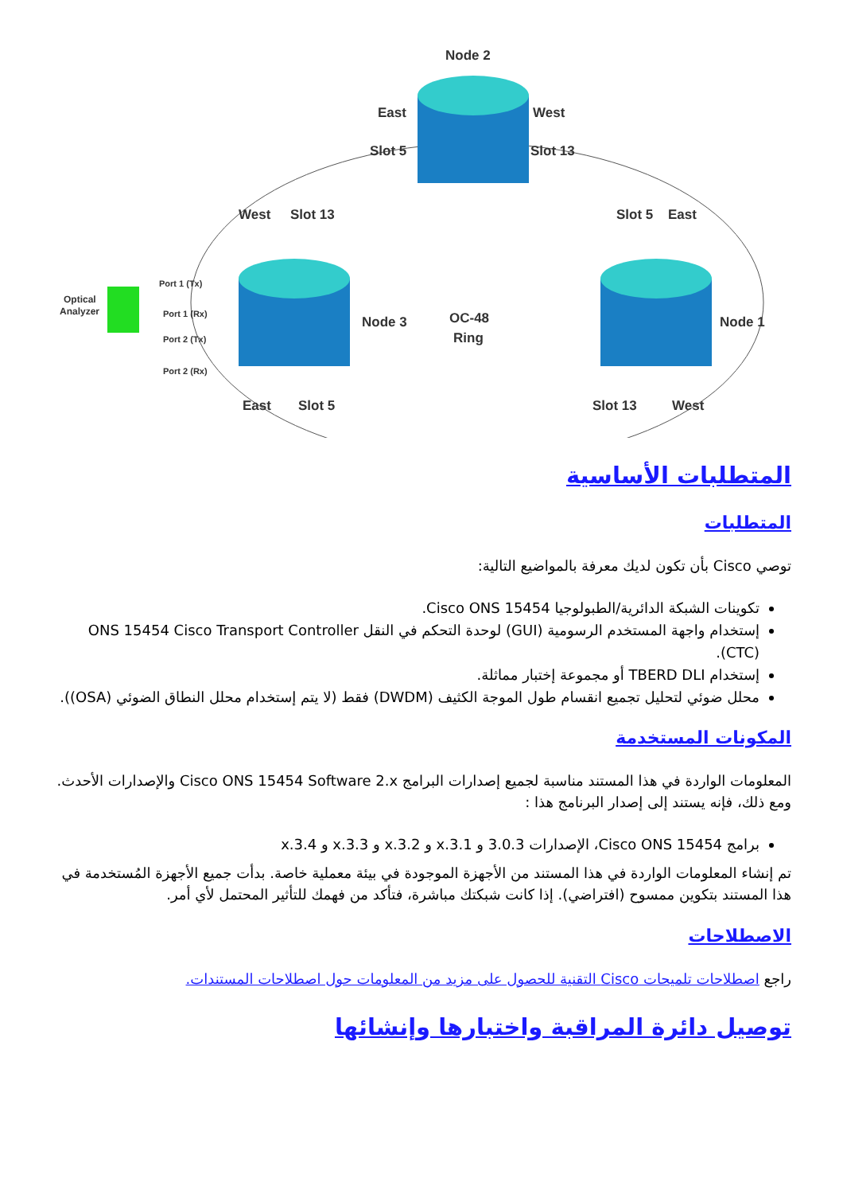Node 2
East
West
Slot 5
Slot 13
West
Slot 13
Slot 5
East
Node 3
OC-48
Ring
Node 1
East
Slot 5
Slot 13
West
Optical
Analyzer
Port 1 (Tx)
Port 1 (Rx)
Port 2 (Tx)
Port 2 (Rx)
المتطلبات الأساسية
المتطلبات
توصي Cisco بأن تكون لديك معرفة بالمواضيع التالية:
تكوينات الشبكة الدائرية/الطبولوجيا Cisco ONS 15454.
إستخدام واجهة المستخدم الرسومية (GUI) لوحدة التحكم في النقل ONS 15454 Cisco Transport Controller (CTC).
إستخدام TBERD DLI أو مجموعة إختبار مماثلة.
محلل ضوئي لتحليل تجميع انقسام طول الموجة الكثيف (DWDM) فقط (لا يتم إستخدام محلل النطاق الضوئي (OSA)).
المكونات المستخدمة
المعلومات الواردة في هذا المستند مناسبة لجميع إصدارات البرامج Cisco ONS 15454 Software 2.x والإصدارات الأحدث. ومع ذلك، فإنه يستند إلى إصدار البرنامج هذا :
برامج Cisco ONS 15454، الإصدارات 3.0.3 و x.3.1 و x.3.2 و x.3.3 و x.3.4
تم إنشاء المعلومات الواردة في هذا المستند من الأجهزة الموجودة في بيئة معملية خاصة. بدأت جميع الأجهزة المُستخدمة في هذا المستند بتكوين ممسوح (افتراضي). إذا كانت شبكتك مباشرة، فتأكد من فهمك للتأثير المحتمل لأي أمر.
الاصطلاحات
راجع اصطلاحات تلميحات Cisco التقنية للحصول على مزيد من المعلومات حول اصطلاحات المستندات.
توصيل دائرة المراقبة واختبارها وإنشائها